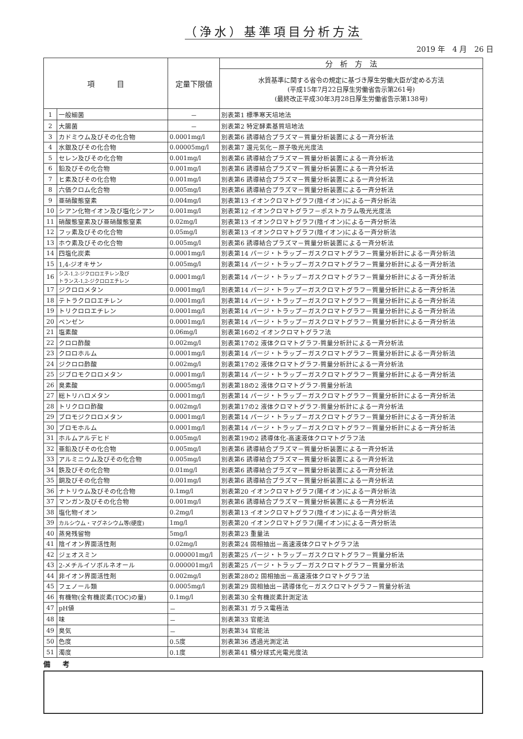（浄水）基準項目分析方法
2019 年　4 月　26 日
| 項 目 | | 定量下限値 | 分 析 方 法 |
| --- | --- | --- | --- |
| | | | 水質基準に関する省令の規定に基づき厚生労働大臣が定める方法 (平成15年7月22日厚生労働省告示第261号) (最終改正平成30年3月28日厚生労働省告示第138号) |
| 1 | 一般細菌 | － | 別表第1 標準寒天培地法 |
| 2 | 大腸菌 | － | 別表第2 特定酵素基質培地法 |
| 3 | カドミウム及びその化合物 | 0.0001mg/l | 別表第6 誘導結合プラズマ－質量分析装置による一斉分析法 |
| 4 | 水銀及びその化合物 | 0.00005mg/l | 別表第7 還元気化－原子吸光光度法 |
| 5 | セレン及びその化合物 | 0.001mg/l | 別表第6 誘導結合プラズマ－質量分析装置による一斉分析法 |
| 6 | 鉛及びその化合物 | 0.001mg/l | 別表第6 誘導結合プラズマ－質量分析装置による一斉分析法 |
| 7 | ヒ素及びその化合物 | 0.001mg/l | 別表第6 誘導結合プラズマ－質量分析装置による一斉分析法 |
| 8 | 六価クロム化合物 | 0.005mg/l | 別表第6 誘導結合プラズマ－質量分析装置による一斉分析法 |
| 9 | 亜硝酸態窒素 | 0.004mg/l | 別表第13 イオンクロマトグラフ(陰イオン)による一斉分析法 |
| 10 | シアン化物イオン及び塩化シアン | 0.001mg/l | 別表第12 イオンクロマトグラフ－ポストカラム吸光光度法 |
| 11 | 硝酸態窒素及び亜硝酸態窒素 | 0.02mg/l | 別表第13 イオンクロマトグラフ(陰イオン)による一斉分析法 |
| 12 | フッ素及びその化合物 | 0.05mg/l | 別表第13 イオンクロマトグラフ(陰イオン)による一斉分析法 |
| 13 | ホウ素及びその化合物 | 0.005mg/l | 別表第6 誘導結合プラズマ－質量分析装置による一斉分析法 |
| 14 | 四塩化炭素 | 0.0001mg/l | 別表第14 パージ・トラップ－ガスクロマトグラフ－質量分析計による一斉分析法 |
| 15 | 1,4-ジオキサン | 0.005mg/l | 別表第14 パージ・トラップ－ガスクロマトグラフ－質量分析計による一斉分析法 |
| 16 | シス-1,2-ジクロロエチレン及び トランス-1,2-ジクロロエチレン | 0.0001mg/l | 別表第14 パージ・トラップ－ガスクロマトグラフ－質量分析計による一斉分析法 |
| 17 | ジクロロメタン | 0.0001mg/l | 別表第14 パージ・トラップ－ガスクロマトグラフ－質量分析計による一斉分析法 |
| 18 | テトラクロロエチレン | 0.0001mg/l | 別表第14 パージ・トラップ－ガスクロマトグラフ－質量分析計による一斉分析法 |
| 19 | トリクロロエチレン | 0.0001mg/l | 別表第14 パージ・トラップ－ガスクロマトグラフ－質量分析計による一斉分析法 |
| 20 | ベンゼン | 0.0001mg/l | 別表第14 パージ・トラップ－ガスクロマトグラフ－質量分析計による一斉分析法 |
| 21 | 塩素酸 | 0.06mg/l | 別表第16の2 イオンクロマトグラフ法 |
| 22 | クロロ酢酸 | 0.002mg/l | 別表第17の2 液体クロマトグラフ-質量分析計による一斉分析法 |
| 23 | クロロホルム | 0.0001mg/l | 別表第14 パージ・トラップ－ガスクロマトグラフ－質量分析計による一斉分析法 |
| 24 | ジクロロ酢酸 | 0.002mg/l | 別表第17の2 液体クロマトグラフ-質量分析計による一斉分析法 |
| 25 | ジブロモクロロメタン | 0.0001mg/l | 別表第14 パージ・トラップ－ガスクロマトグラフ－質量分析計による一斉分析法 |
| 26 | 臭素酸 | 0.0005mg/l | 別表第18の2 液体クロマトグラフ-質量分析法 |
| 27 | 総トリハロメタン | 0.0001mg/l | 別表第14 パージ・トラップ－ガスクロマトグラフ－質量分析計による一斉分析法 |
| 28 | トリクロロ酢酸 | 0.002mg/l | 別表第17の2 液体クロマトグラフ-質量分析計による一斉分析法 |
| 29 | ブロモジクロロメタン | 0.0001mg/l | 別表第14 パージ・トラップ－ガスクロマトグラフ－質量分析計による一斉分析法 |
| 30 | ブロモホルム | 0.0001mg/l | 別表第14 パージ・トラップ－ガスクロマトグラフ－質量分析計による一斉分析法 |
| 31 | ホルムアルデヒド | 0.005mg/l | 別表第19の2 誘導体化-高速液体クロマトグラフ法 |
| 32 | 亜鉛及びその化合物 | 0.005mg/l | 別表第6 誘導結合プラズマ－質量分析装置による一斉分析法 |
| 33 | アルミニウム及びその化合物 | 0.005mg/l | 別表第6 誘導結合プラズマ－質量分析装置による一斉分析法 |
| 34 | 鉄及びその化合物 | 0.01mg/l | 別表第6 誘導結合プラズマ－質量分析装置による一斉分析法 |
| 35 | 銅及びその化合物 | 0.001mg/l | 別表第6 誘導結合プラズマ－質量分析装置による一斉分析法 |
| 36 | ナトリウム及びその化合物 | 0.1mg/l | 別表第20 イオンクロマトグラフ(陽イオン)による一斉分析法 |
| 37 | マンガン及びその化合物 | 0.001mg/l | 別表第6 誘導結合プラズマ－質量分析装置による一斉分析法 |
| 38 | 塩化物イオン | 0.2mg/l | 別表第13 イオンクロマトグラフ(陰イオン)による一斉分析法 |
| 39 | カルシウム・マグネシウム等(硬度) | 1mg/l | 別表第20 イオンクロマトグラフ(陽イオン)による一斉分析法 |
| 40 | 蒸発残留物 | 5mg/l | 別表第23 重量法 |
| 41 | 陰イオン界面活性剤 | 0.02mg/l | 別表第24 固相抽出－高速液体クロマトグラフ法 |
| 42 | ジェオスミン | 0.000001mg/l | 別表第25 パージ・トラップ－ガスクロマトグラフ－質量分析法 |
| 43 | 2-メチルイソボルネオール | 0.000001mg/l | 別表第25 パージ・トラップ－ガスクロマトグラフ－質量分析法 |
| 44 | 非イオン界面活性剤 | 0.002mg/l | 別表第28の2 固相抽出－高速液体クロマトグラフ法 |
| 45 | フェノール類 | 0.0005mg/l | 別表第29 固相抽出－誘導体化－ガスクロマトグラフ－質量分析法 |
| 46 | 有機物(全有機炭素(TOC)の量) | 0.1mg/l | 別表第30 全有機炭素計測定法 |
| 47 | pH値 | － | 別表第31 ガラス電極法 |
| 48 | 味 | － | 別表第33 官能法 |
| 49 | 臭気 | － | 別表第34 官能法 |
| 50 | 色度 | 0.5度 | 別表第36 透過光測定法 |
| 51 | 濁度 | 0.1度 | 別表第41 積分球式光電光度法 |
備 考